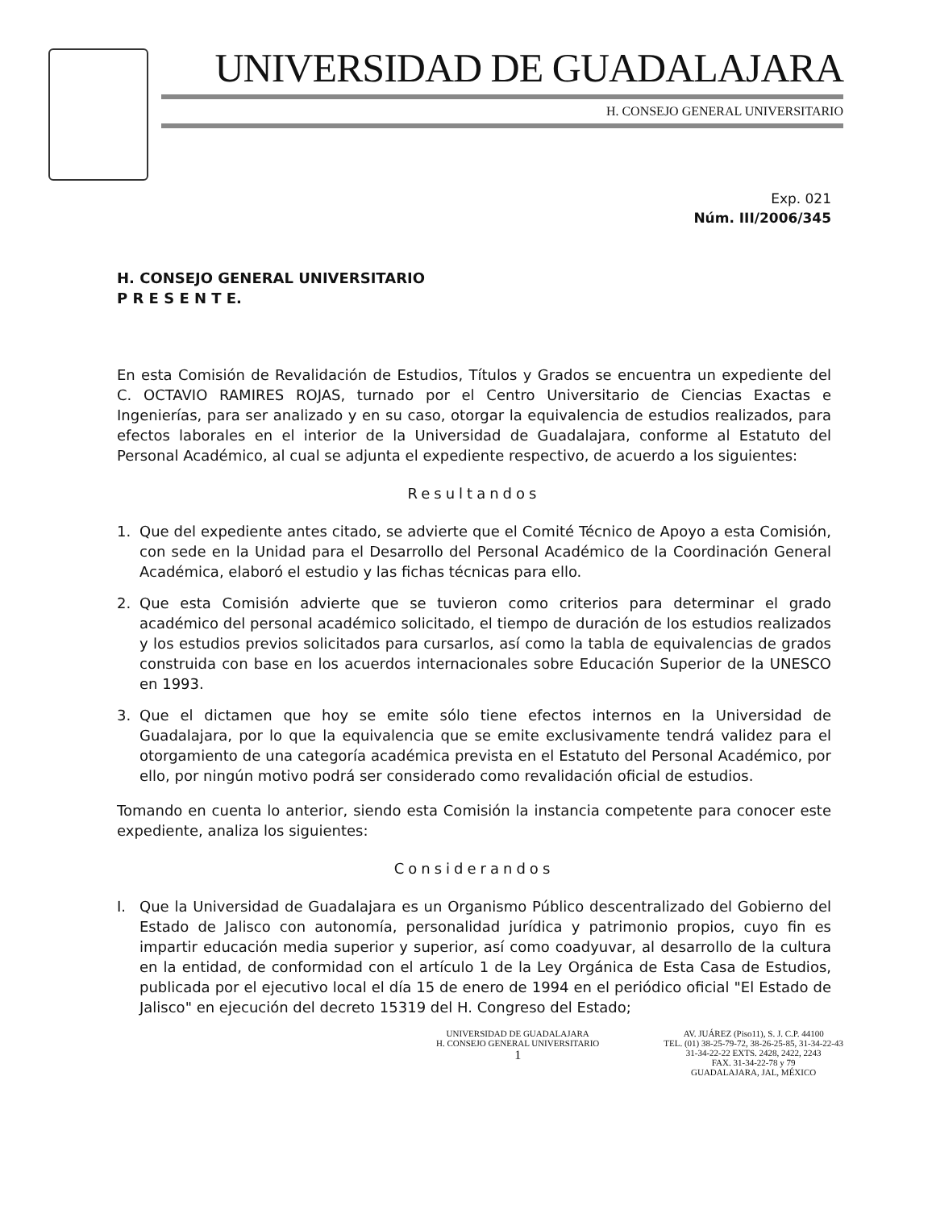UNIVERSIDAD DE GUADALAJARA
H. CONSEJO GENERAL UNIVERSITARIO
Exp. 021
Núm. III/2006/345
H. CONSEJO GENERAL UNIVERSITARIO
P R E S E N T E.
En esta Comisión de Revalidación de Estudios, Títulos y Grados se encuentra un expediente del C. OCTAVIO RAMIRES ROJAS, turnado por el Centro Universitario de Ciencias Exactas e Ingenierías, para ser analizado y en su caso, otorgar la equivalencia de estudios realizados, para efectos laborales en el interior de la Universidad de Guadalajara, conforme al Estatuto del Personal Académico, al cual se adjunta el expediente respectivo, de acuerdo a los siguientes:
Resultandos
1. Que del expediente antes citado, se advierte que el Comité Técnico de Apoyo a esta Comisión, con sede en la Unidad para el Desarrollo del Personal Académico de la Coordinación General Académica, elaboró el estudio y las fichas técnicas para ello.
2. Que esta Comisión advierte que se tuvieron como criterios para determinar el grado académico del personal académico solicitado, el tiempo de duración de los estudios realizados y los estudios previos solicitados para cursarlos, así como la tabla de equivalencias de grados construida con base en los acuerdos internacionales sobre Educación Superior de la UNESCO en 1993.
3. Que el dictamen que hoy se emite sólo tiene efectos internos en la Universidad de Guadalajara, por lo que la equivalencia que se emite exclusivamente tendrá validez para el otorgamiento de una categoría académica prevista en el Estatuto del Personal Académico, por ello, por ningún motivo podrá ser considerado como revalidación oficial de estudios.
Tomando en cuenta lo anterior, siendo esta Comisión la instancia competente para conocer este expediente, analiza los siguientes:
Considerandos
I. Que la Universidad de Guadalajara es un Organismo Público descentralizado del Gobierno del Estado de Jalisco con autonomía, personalidad jurídica y patrimonio propios, cuyo fin es impartir educación media superior y superior, así como coadyuvar, al desarrollo de la cultura en la entidad, de conformidad con el artículo 1 de la Ley Orgánica de Esta Casa de Estudios, publicada por el ejecutivo local el día 15 de enero de 1994 en el periódico oficial "El Estado de Jalisco" en ejecución del decreto 15319 del H. Congreso del Estado;
UNIVERSIDAD DE GUADALAJARA
H. CONSEJO GENERAL UNIVERSITARIO
1
AV. JUÁREZ (Piso11), S. J. C.P. 44100
TEL. (01) 38-25-79-72, 38-26-25-85, 31-34-22-43
31-34-22-22 EXTS. 2428, 2422, 2243
FAX. 31-34-22-78 y 79
GUADALAJARA, JAL, MÉXICO